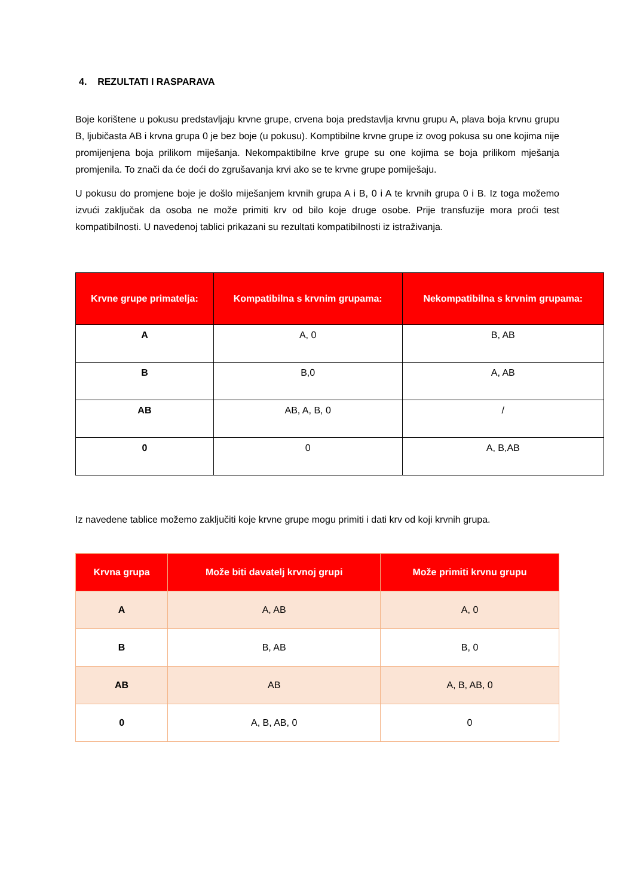4. REZULTATI I RASPARAVA
Boje korištene u pokusu predstavljaju krvne grupe, crvena boja predstavlja krvnu grupu A, plava boja krvnu grupu B, ljubičasta AB i krvna grupa 0 je bez boje (u pokusu). Komptibilne krvne grupe iz ovog pokusa su one kojima nije promijenjena boja prilikom miješanja. Nekompaktibilne krve grupe su one kojima se boja prilikom mješanja promjenila. To znači da će doći do zgrušavanja krvi ako se te krvne grupe pomiješaju.
U pokusu do promjene boje je došlo miješanjem krvnih grupa A i B, 0 i A te krvnih grupa 0 i B. Iz toga možemo izvući zaključak da osoba ne može primiti krv od bilo koje druge osobe. Prije transfuzije mora proći test kompatibilnosti. U navedenoj tablici prikazani su rezultati kompatibilnosti iz istraživanja.
| Krvne grupe primatelja: | Kompatibilna s krvnim grupama: | Nekompatibilna s krvnim grupama: |
| --- | --- | --- |
| A | A, 0 | B, AB |
| B | B,0 | A, AB |
| AB | AB, A, B, 0 | / |
| 0 | 0 | A, B,AB |
Iz navedene tablice možemo zaključiti koje krvne grupe mogu primiti i dati krv od koji krvnih grupa.
| Krvna grupa | Može biti davatelj krvnoj grupi | Može primiti krvnu grupu |
| --- | --- | --- |
| A | A, AB | A, 0 |
| B | B, AB | B, 0 |
| AB | AB | A, B, AB, 0 |
| 0 | A, B, AB, 0 | 0 |